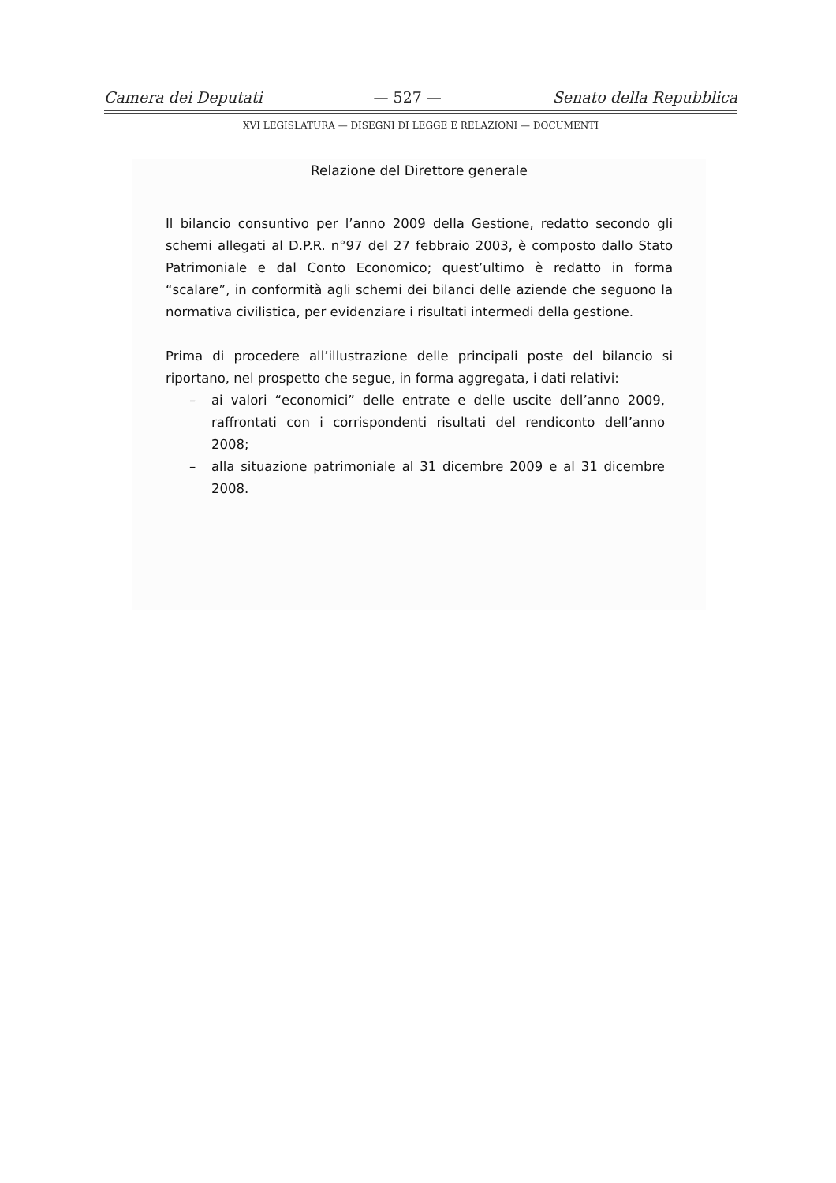Camera dei Deputati — 527 — Senato della Repubblica
XVI LEGISLATURA — DISEGNI DI LEGGE E RELAZIONI — DOCUMENTI
Relazione del Direttore generale
Il bilancio consuntivo per l’anno 2009 della Gestione, redatto secondo gli schemi allegati al D.P.R. n°97 del 27 febbraio 2003, è composto dallo Stato Patrimoniale e dal Conto Economico; quest’ultimo è redatto in forma “scalare”, in conformità agli schemi dei bilanci delle aziende che seguono la normativa civilistica, per evidenziare i risultati intermedi della gestione.
Prima di procedere all’illustrazione delle principali poste del bilancio si riportano, nel prospetto che segue, in forma aggregata, i dati relativi:
– ai valori “economici” delle entrate e delle uscite dell’anno 2009, raffrontati con i corrispondenti risultati del rendiconto dell’anno 2008;
– alla situazione patrimoniale al 31 dicembre 2009 e al 31 dicembre 2008.